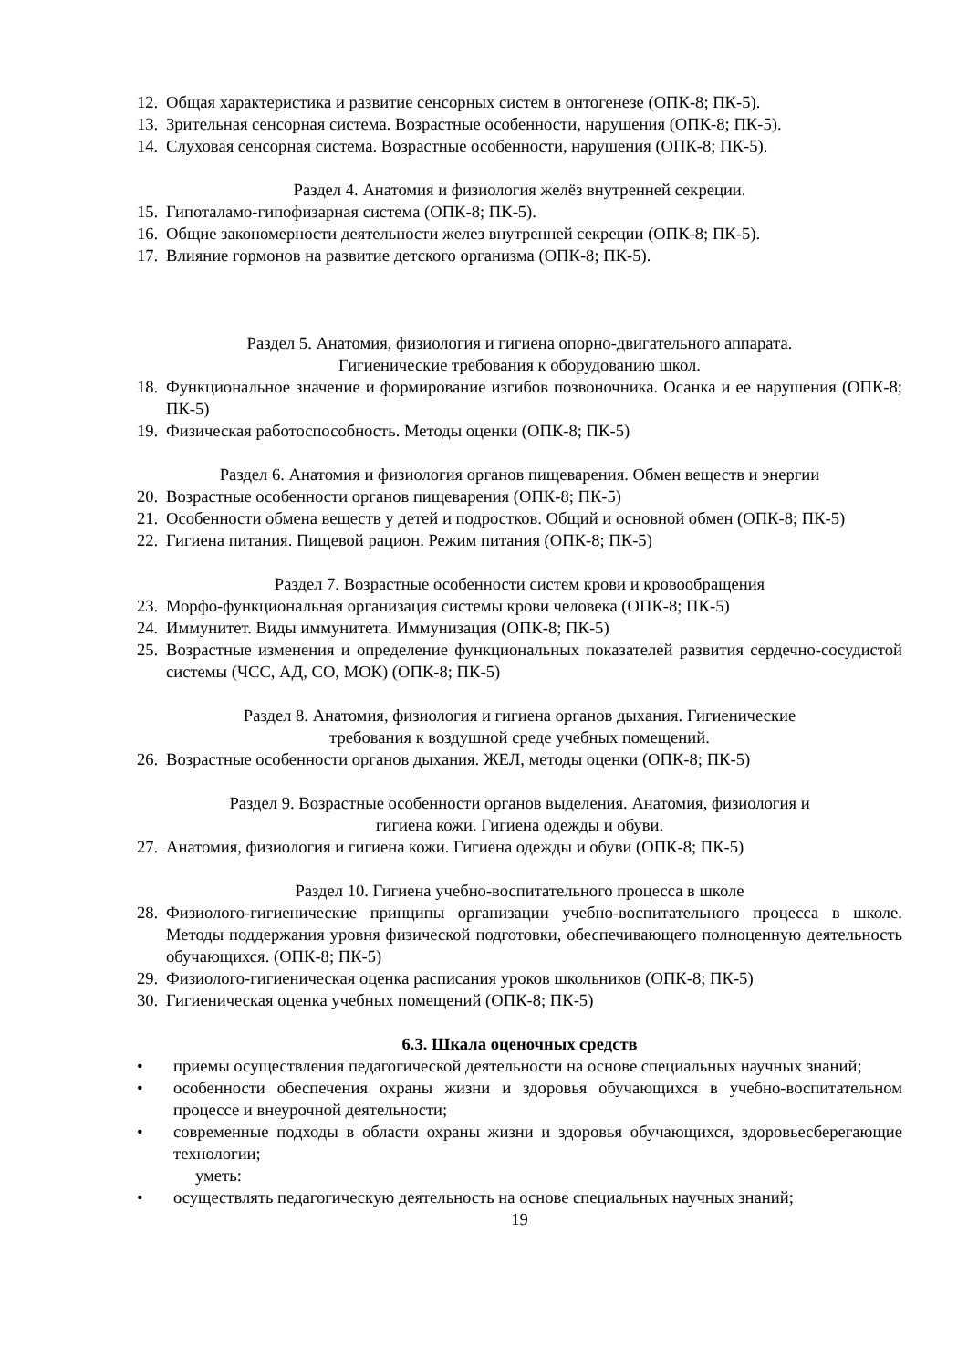12. Общая характеристика и развитие сенсорных систем в онтогенезе (ОПК-8; ПК-5).
13. Зрительная сенсорная система. Возрастные особенности, нарушения (ОПК-8; ПК-5).
14. Слуховая сенсорная система. Возрастные особенности, нарушения (ОПК-8; ПК-5).
Раздел 4. Анатомия и физиология желёз внутренней секреции.
15. Гипоталамо-гипофизарная система (ОПК-8; ПК-5).
16. Общие закономерности деятельности желез внутренней секреции (ОПК-8; ПК-5).
17. Влияние гормонов на развитие детского организма (ОПК-8; ПК-5).
Раздел 5. Анатомия, физиология и гигиена опорно-двигательного аппарата.
Гигиенические требования к оборудованию школ.
18. Функциональное значение и формирование изгибов позвоночника. Осанка и ее нарушения (ОПК-8; ПК-5)
19. Физическая работоспособность. Методы оценки (ОПК-8; ПК-5)
Раздел 6. Анатомия и физиология органов пищеварения. Обмен веществ и энергии
20. Возрастные особенности органов пищеварения (ОПК-8; ПК-5)
21. Особенности обмена веществ у детей и подростков. Общий и основной обмен (ОПК-8; ПК-5)
22. Гигиена питания. Пищевой рацион. Режим питания (ОПК-8; ПК-5)
Раздел 7. Возрастные особенности систем крови и кровообращения
23. Морфо-функциональная организация системы крови человека (ОПК-8; ПК-5)
24. Иммунитет. Виды иммунитета. Иммунизация (ОПК-8; ПК-5)
25. Возрастные изменения и определение функциональных показателей развития сердечно-сосудистой системы (ЧСС, АД, СО, МОК) (ОПК-8; ПК-5)
Раздел 8. Анатомия, физиология и гигиена органов дыхания. Гигиенические
требования к воздушной среде учебных помещений.
26. Возрастные особенности органов дыхания. ЖЕЛ, методы оценки (ОПК-8; ПК-5)
Раздел 9. Возрастные особенности органов выделения. Анатомия, физиология и
гигиена кожи. Гигиена одежды и обуви.
27. Анатомия, физиология и гигиена кожи. Гигиена одежды и обуви (ОПК-8; ПК-5)
Раздел 10. Гигиена учебно-воспитательного процесса в школе
28. Физиолого-гигиенические принципы организации учебно-воспитательного процесса в школе. Методы поддержания уровня физической подготовки, обеспечивающего полноценную деятельность обучающихся. (ОПК-8; ПК-5)
29. Физиолого-гигиеническая оценка расписания уроков школьников (ОПК-8; ПК-5)
30. Гигиеническая оценка учебных помещений (ОПК-8; ПК-5)
6.3. Шкала оценочных средств
• приемы осуществления педагогической деятельности на основе специальных научных знаний;
• особенности обеспечения охраны жизни и здоровья обучающихся в учебно-воспитательном процессе и внеурочной деятельности;
• современные подходы в области охраны жизни и здоровья обучающихся, здоровьесберегающие технологии;
уметь:
• осуществлять педагогическую деятельность на основе специальных научных знаний;
19